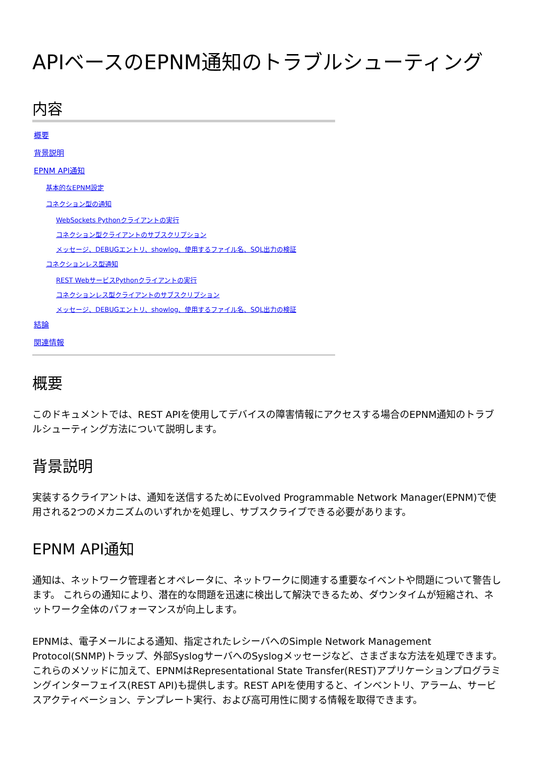APIベースのEPNM通知のトラブルシューティング
内容
概要
背景説明
EPNM API通知
基本的なEPNM設定
コネクション型の通知
WebSockets Pythonクライアントの実行
コネクション型クライアントのサブスクリプション
メッセージ、DEBUGエントリ、showlog、使用するファイル名、SQL出力の検証
コネクションレス型通知
REST WebサービスPythonクライアントの実行
コネクションレス型クライアントのサブスクリプション
メッセージ、DEBUGエントリ、showlog、使用するファイル名、SQL出力の検証
結論
関連情報
概要
このドキュメントでは、REST APIを使用してデバイスの障害情報にアクセスする場合のEPNM通知のトラブルシューティング方法について説明します。
背景説明
実装するクライアントは、通知を送信するためにEvolved Programmable Network Manager(EPNM)で使用される2つのメカニズムのいずれかを処理し、サブスクライブできる必要があります。
EPNM API通知
通知は、ネットワーク管理者とオペレータに、ネットワークに関連する重要なイベントや問題について警告します。 これらの通知により、潜在的な問題を迅速に検出して解決できるため、ダウンタイムが短縮され、ネットワーク全体のパフォーマンスが向上します。
EPNMは、電子メールによる通知、指定されたレシーバへのSimple Network Management Protocol(SNMP)トラップ、外部SyslogサーバへのSyslogメッセージなど、さまざまな方法を処理できます。これらのメソッドに加えて、EPNMはRepresentational State Transfer(REST)アプリケーションプログラミングインターフェイス(REST API)も提供します。REST APIを使用すると、インベントリ、アラーム、サービスアクティベーション、テンプレート実行、および高可用性に関する情報を取得できます。